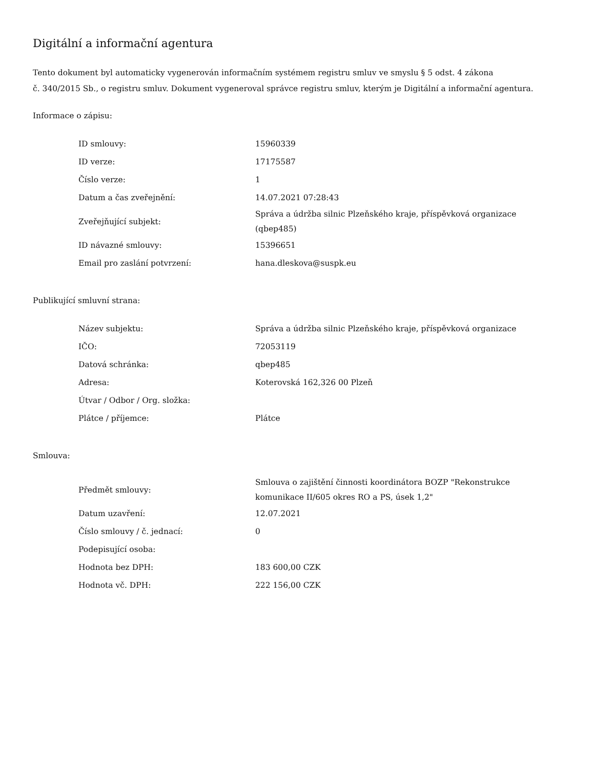Digitální a informační agentura
Tento dokument byl automaticky vygenerován informačním systémem registru smluv ve smyslu § 5 odst. 4 zákona
č. 340/2015 Sb., o registru smluv. Dokument vygeneroval správce registru smluv, kterým je Digitální a informační agentura.
Informace o zápisu:
| ID smlouvy: | 15960339 |
| ID verze: | 17175587 |
| Číslo verze: | 1 |
| Datum a čas zveřejnění: | 14.07.2021 07:28:43 |
| Zveřejňující subjekt: | Správa a údržba silnic Plzeňského kraje, příspěvková organizace (qbep485) |
| ID návazné smlouvy: | 15396651 |
| Email pro zaslání potvrzení: | hana.dleskova@suspk.eu |
Publikující smluvní strana:
| Název subjektu: | Správa a údržba silnic Plzeňského kraje, příspěvková organizace |
| IČO: | 72053119 |
| Datová schránka: | qbep485 |
| Adresa: | Koterovská 162,326 00 Plzeň |
| Útvar / Odbor / Org. složka: | |
| Plátce / příjemce: | Plátce |
Smlouva:
| Předmět smlouvy: | Smlouva o zajištění činnosti koordinátora BOZP "Rekonstrukce komunikace II/605 okres RO a PS, úsek 1,2" |
| Datum uzavření: | 12.07.2021 |
| Číslo smlouvy / č. jednací: | 0 |
| Podepisující osoba: | |
| Hodnota bez DPH: | 183 600,00 CZK |
| Hodnota vč. DPH: | 222 156,00 CZK |